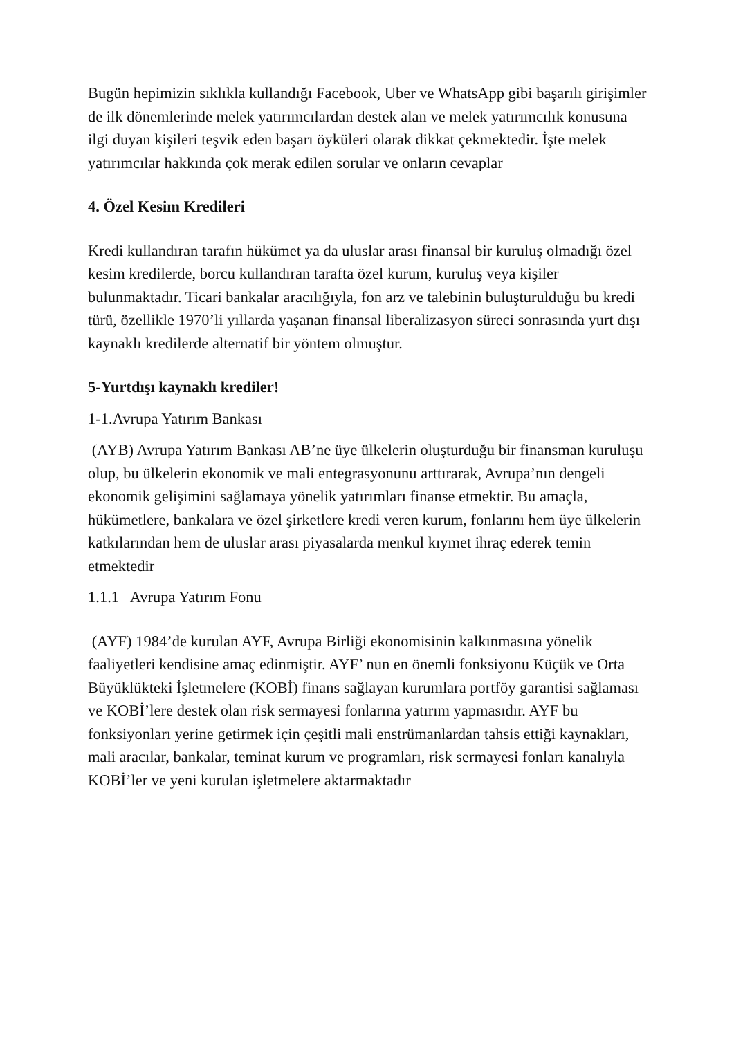Bugün hepimizin sıklıkla kullandığı Facebook, Uber ve WhatsApp gibi başarılı girişimler de ilk dönemlerinde melek yatırımcılardan destek alan ve melek yatırımcılık konusuna ilgi duyan kişileri teşvik eden başarı öyküleri olarak dikkat çekmektedir. İşte melek yatırımcılar hakkında çok merak edilen sorular ve onların cevaplar
4. Özel Kesim Kredileri
Kredi kullandıran tarafın hükümet ya da uluslar arası finansal bir kuruluş olmadığı özel kesim kredilerde, borcu kullandıran tarafta özel kurum, kuruluş veya kişiler bulunmaktadır. Ticari bankalar aracılığıyla, fon arz ve talebinin buluşturulduğu bu kredi türü, özellikle 1970’li yıllarda yaşanan finansal liberalizasyon süreci sonrasında yurt dışı kaynaklı kredilerde alternatif bir yöntem olmuştur.
5-Yurtdışı kaynaklı krediler!
1-1.Avrupa Yatırım Bankası
(AYB) Avrupa Yatırım Bankası AB’ne üye ülkelerin oluşturduğu bir finansman kuruluşu olup, bu ülkelerin ekonomik ve mali entegrasyonunu arttırarak, Avrupa’nın dengeli ekonomik gelişimini sağlamaya yönelik yatırımları finanse etmektir. Bu amaçla, hükümetlere, bankalara ve özel şirketlere kredi veren kurum, fonlarını hem üye ülkelerin katkılarından hem de uluslar arası piyasalarda menkul kıymet ihraç ederek temin etmektedir
1.1.1 Avrupa Yatırım Fonu
(AYF) 1984’de kurulan AYF, Avrupa Birliği ekonomisinin kalkınmasına yönelik faaliyetleri kendisine amaç edinmiştir. AYF’ nun en önemli fonksiyonu Küçük ve Orta Büyüklükteki İşletmelere (KOBİ) finans sağlayan kurumlara portföy garantisi sağlaması ve KOBİ’lere destek olan risk sermayesi fonlarına yatırım yapmasıdır. AYF bu fonksiyonları yerine getirmek için çeşitli mali enstrümanlardan tahsis ettiği kaynakları, mali aracılar, bankalar, teminat kurum ve programları, risk sermayesi fonları kanalıyla KOBİ’ler ve yeni kurulan işletmelere aktarmaktadır